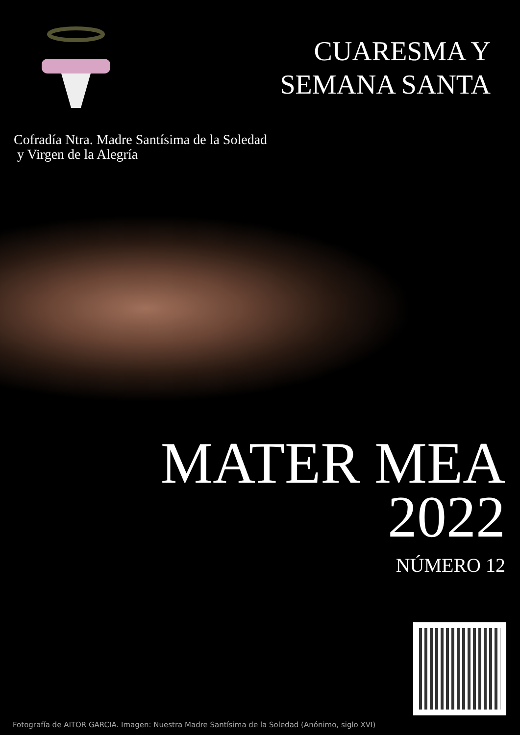CUARESMA Y
SEMANA SANTA
Cofradía Ntra. Madre Santísima de la Soledad
y Virgen de la Alegría
MATER MEA
2022
NÚMERO 12
Fotografía de AITOR GARCIA. Imagen: Nuestra Madre Santísima de la Soledad (Anónimo, siglo XVI)